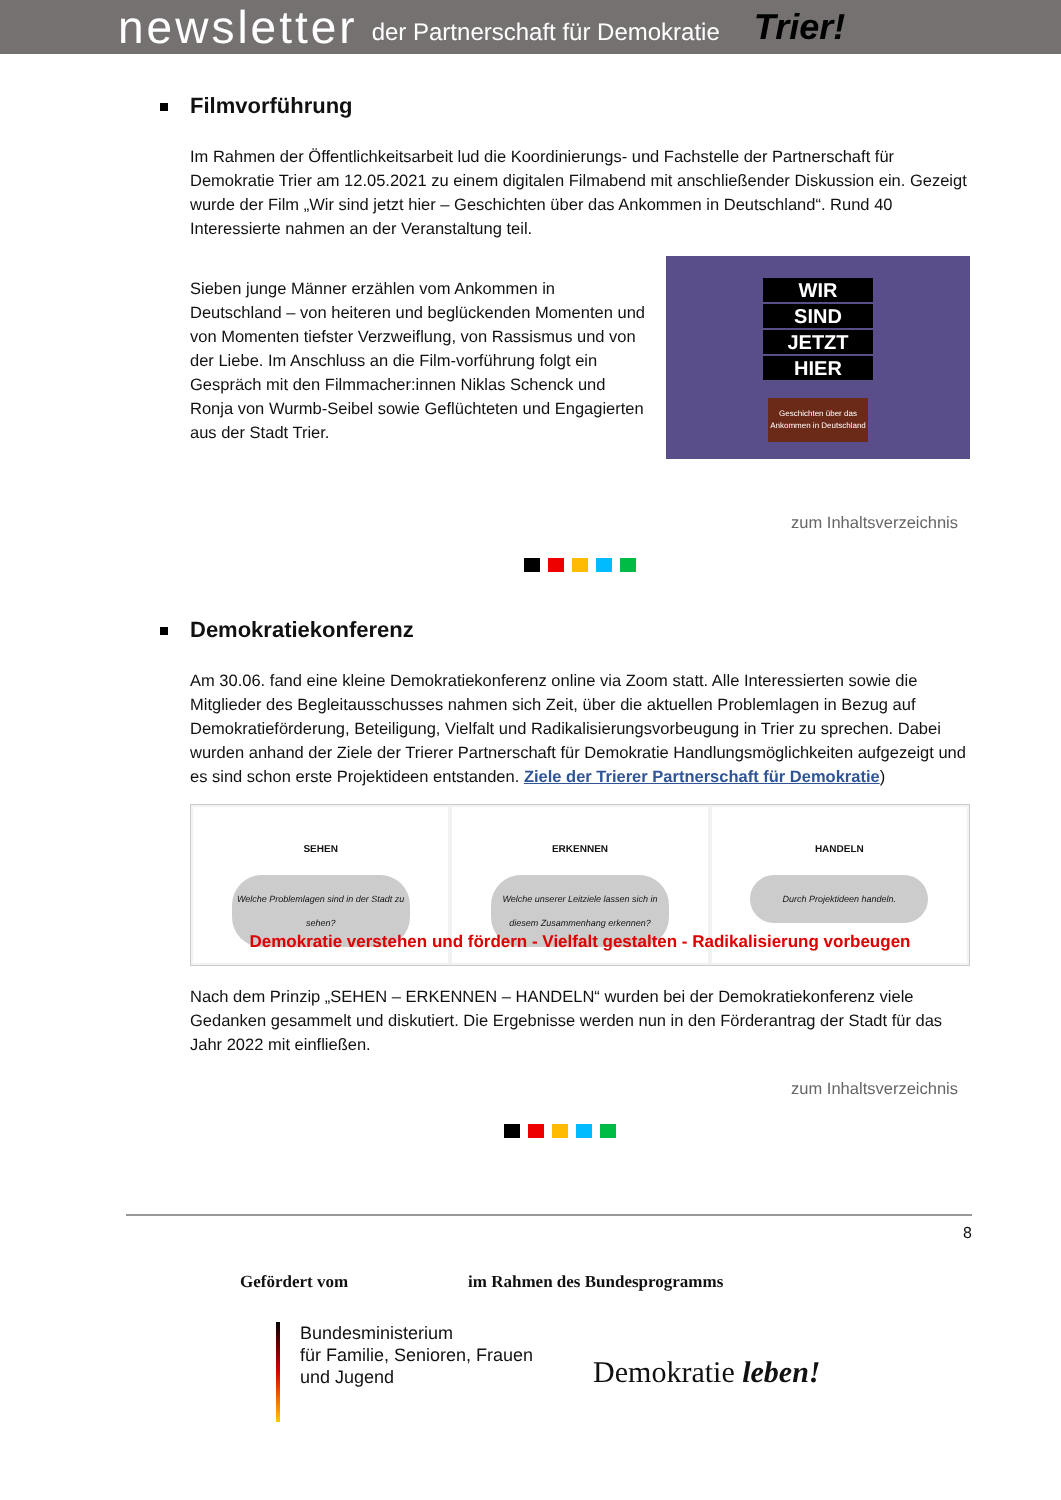newsletter der Partnerschaft für Demokratie Trier!
Filmvorführung
Im Rahmen der Öffentlichkeitsarbeit lud die Koordinierungs- und Fachstelle der Partnerschaft für Demokratie Trier am 12.05.2021 zu einem digitalen Filmabend mit anschließender Diskussion ein. Gezeigt wurde der Film „Wir sind jetzt hier – Geschichten über das Ankommen in Deutschland“. Rund 40 Interessierte nahmen an der Veranstaltung teil.
Sieben junge Männer erzählen vom Ankommen in Deutschland – von heiteren und beglückenden Momenten und von Momenten tiefster Verzweiflung, von Rassismus und von der Liebe. Im Anschluss an die Film-vorführung folgt ein Gespräch mit den Filmmacher:innen Niklas Schenck und Ronja von Wurmb-Seibel sowie Geflüchteten und Engagierten aus der Stadt Trier.
WIR
SIND
JETZT
HIER
Geschichten über das Ankommen in Deutschland
zum Inhaltsverzeichnis
Demokratiekonferenz
Am 30.06. fand eine kleine Demokratiekonferenz online via Zoom statt. Alle Interessierten sowie die Mitglieder des Begleitausschusses nahmen sich Zeit, über die aktuellen Problemlagen in Bezug auf Demokratieförderung, Beteiligung, Vielfalt und Radikalisierungsvorbeugung in Trier zu sprechen. Dabei wurden anhand der Ziele der Trierer Partnerschaft für Demokratie Handlungsmöglichkeiten aufgezeigt und es sind schon erste Projektideen entstanden. Ziele der Trierer Partnerschaft für Demokratie)
SEHEN
Welche Problemlagen sind in der Stadt zu sehen?
ERKENNEN
Welche unserer Leitziele lassen sich in diesem Zusammenhang erkennen?
HANDELN
Durch Projektideen handeln.
Demokratie verstehen und fördern - Vielfalt gestalten - Radikalisierung vorbeugen
Nach dem Prinzip „SEHEN – ERKENNEN – HANDELN“ wurden bei der Demokratiekonferenz viele Gedanken gesammelt und diskutiert. Die Ergebnisse werden nun in den Förderantrag der Stadt für das Jahr 2022 mit einfließen.
zum Inhaltsverzeichnis
8
Gefördert vom im Rahmen des Bundesprogramms
Bundesministerium
für Familie, Senioren, Frauen
und Jugend
Demokratie leben!